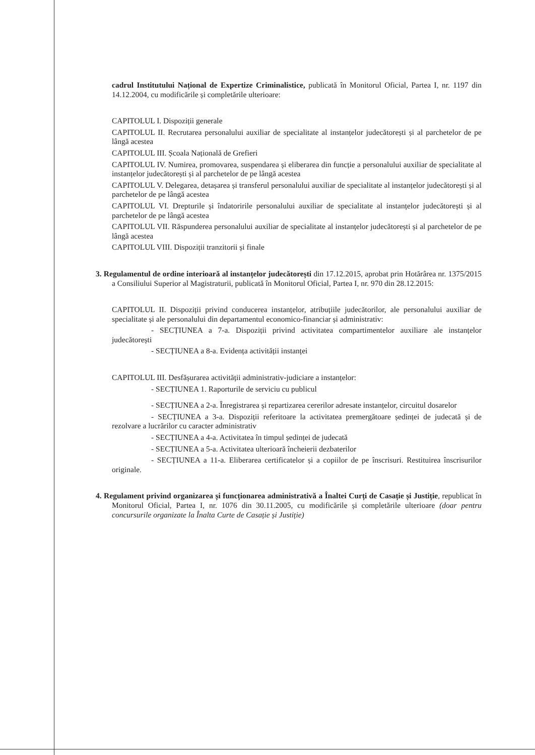cadrul Institutului Național de Expertize Criminalistice, publicată în Monitorul Oficial, Partea I, nr. 1197 din 14.12.2004, cu modificările și completările ulterioare:
CAPITOLUL I. Dispoziții generale
CAPITOLUL II. Recrutarea personalului auxiliar de specialitate al instanțelor judecătorești și al parchetelor de pe lângă acestea
CAPITOLUL III. Școala Națională de Grefieri
CAPITOLUL IV. Numirea, promovarea, suspendarea și eliberarea din funcție a personalului auxiliar de specialitate al instanțelor judecătorești și al parchetelor de pe lângă acestea
CAPITOLUL V. Delegarea, detașarea și transferul personalului auxiliar de specialitate al instanțelor judecătorești și al parchetelor de pe lângă acestea
CAPITOLUL VI. Drepturile și îndatoririle personalului auxiliar de specialitate al instanțelor judecătorești și al parchetelor de pe lângă acestea
CAPITOLUL VII. Răspunderea personalului auxiliar de specialitate al instanțelor judecătorești și al parchetelor de pe lângă acestea
CAPITOLUL VIII. Dispoziții tranzitorii și finale
3. Regulamentul de ordine interioară al instanțelor judecătorești din 17.12.2015, aprobat prin Hotărârea nr. 1375/2015 a Consiliului Superior al Magistraturii, publicată în Monitorul Oficial, Partea I, nr. 970 din 28.12.2015:
CAPITOLUL II. Dispoziții privind conducerea instanțelor, atribuțiile judecătorilor, ale personalului auxiliar de specialitate și ale personalului din departamentul economico-financiar și administrativ:
- SECȚIUNEA a 7-a. Dispoziții privind activitatea compartimentelor auxiliare ale instanțelor judecătorești
- SECȚIUNEA a 8-a. Evidența activității instanței
CAPITOLUL III. Desfășurarea activității administrativ-judiciare a instanțelor:
- SECȚIUNEA 1. Raporturile de serviciu cu publicul
- SECȚIUNEA a 2-a. Înregistrarea și repartizarea cererilor adresate instanțelor, circuitul dosarelor
- SECȚIUNEA a 3-a. Dispoziții referitoare la activitatea premergătoare ședinței de judecată și de rezolvare a lucrărilor cu caracter administrativ
- SECȚIUNEA a 4-a. Activitatea în timpul ședinței de judecată
- SECȚIUNEA a 5-a. Activitatea ulterioară încheierii dezbaterilor
- SECȚIUNEA a 11-a. Eliberarea certificatelor și a copiilor de pe înscrisuri. Restituirea înscrisurilor originale.
4. Regulament privind organizarea și funcționarea administrativă a Înaltei Curți de Casație și Justiție, republicat în Monitorul Oficial, Partea I, nr. 1076 din 30.11.2005, cu modificările și completările ulterioare (doar pentru concursurile organizate la Înalta Curte de Casație și Justiție)